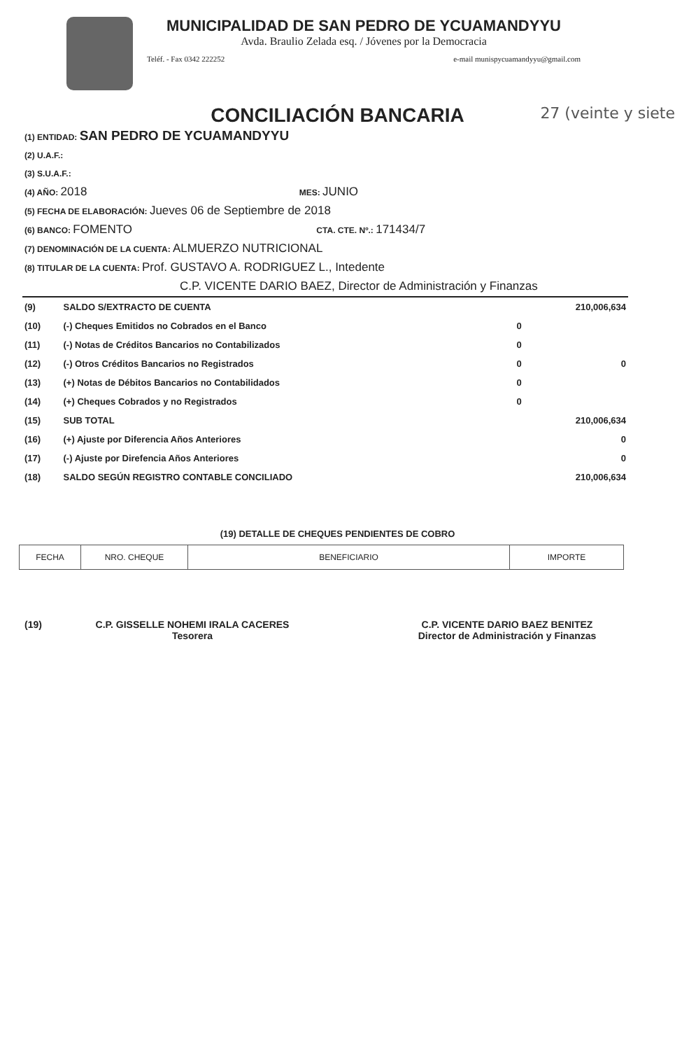MUNICIPALIDAD DE SAN PEDRO DE YCUAMANDYYU
Avda. Braulio Zelada esq. / Jóvenes por la Democracia
Teléf. - Fax 0342 222252 e-mail munispycuamandyyu@gmail.com
CONCILIACIÓN BANCARIA 27 (veinte y siete
(1) ENTIDAD: SAN PEDRO DE YCUAMANDYYU
(2) U.A.F.:
(3) S.U.A.F.:
(4) AÑO: 2018 MES: JUNIO
(5) FECHA DE ELABORACIÓN: Jueves 06 de Septiembre de 2018
(6) BANCO: FOMENTO CTA. CTE. Nº.: 171434/7
(7) DENOMINACIÓN DE LA CUENTA: ALMUERZO NUTRICIONAL
(8) TITULAR DE LA CUENTA: Prof. GUSTAVO A. RODRIGUEZ L., Intedente
C.P. VICENTE DARIO BAEZ, Director de Administración y Finanzas
| (9) | SALDO S/EXTRACTO DE CUENTA | | 210,006,634 |
| (10) | (-) Cheques Emitidos no Cobrados en el Banco | 0 | |
| (11) | (-) Notas de Créditos Bancarios no Contabilizados | 0 | |
| (12) | (-) Otros Créditos Bancarios no Registrados | 0 | 0 |
| (13) | (+) Notas de Débitos Bancarios no Contabilidados | 0 | |
| (14) | (+) Cheques Cobrados y no Registrados | 0 | |
| (15) | SUB TOTAL | | 210,006,634 |
| (16) | (+) Ajuste por Diferencia Años Anteriores | | 0 |
| (17) | (-) Ajuste por Direfencia Años Anteriores | | 0 |
| (18) | SALDO SEGÚN REGISTRO CONTABLE CONCILIADO | | 210,006,634 |
(19) DETALLE DE CHEQUES PENDIENTES DE COBRO
| FECHA | NRO. CHEQUE | BENEFICIARIO | IMPORTE |
| --- | --- | --- | --- |
(19) C.P. GISSELLE NOHEMI IRALA CACERES
Tesorera
C.P. VICENTE DARIO BAEZ BENITEZ
Director de Administración y Finanzas